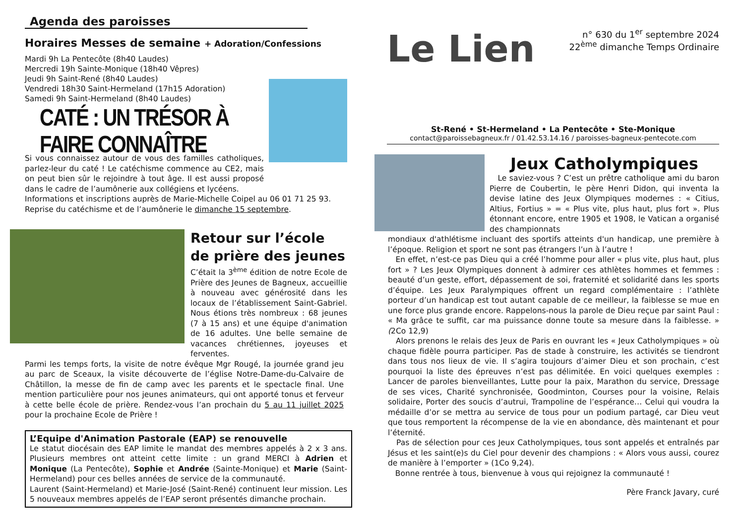Agenda des paroisses
Horaires Messes de semaine + Adoration/Confessions
Mardi 9h La Pentecôte (8h40 Laudes)
Mercredi 19h Sainte-Monique (18h40 Vêpres)
Jeudi 9h Saint-René (8h40 Laudes)
Vendredi 18h30 Saint-Hermeland (17h15 Adoration)
Samedi 9h Saint-Hermeland (8h40 Laudes)
CATÉ : UN TRÉSOR À FAIRE CONNAÎTRE
Si vous connaissez autour de vous des familles catholiques, parlez-leur du caté ! Le catéchisme commence au CE2, mais on peut bien sûr le rejoindre à tout âge. Il est aussi proposé dans le cadre de l’aumônerie aux collégiens et lycéens.
Informations et inscriptions auprès de Marie-Michelle Coipel au 06 01 71 25 93.
Reprise du catéchisme et de l’aumônerie le dimanche 15 septembre.
Retour sur l’école de prière des jeunes
C’était la 3<sup>ème</sup> édition de notre Ecole de Prière des Jeunes de Bagneux, accueillie à nouveau avec générosité dans les locaux de l’établissement Saint-Gabriel. Nous étions très nombreux : 68 jeunes (7 à 15 ans) et une équipe d'animation de 16 adultes. Une belle semaine de vacances chrétiennes, joyeuses et ferventes.
Parmi les temps forts, la visite de notre évêque Mgr Rougé, la journée grand jeu au parc de Sceaux, la visite découverte de l’église Notre-Dame-du-Calvaire de Châtillon, la messe de fin de camp avec les parents et le spectacle final. Une mention particulière pour nos jeunes animateurs, qui ont apporté tonus et ferveur à cette belle école de prière. Rendez-vous l’an prochain du 5 au 11 juillet 2025 pour la prochaine Ecole de Prière !
L’Equipe d'Animation Pastorale (EAP) se renouvelle
Le statut diocésain des EAP limite le mandat des membres appelés à 2 x 3 ans. Plusieurs membres ont atteint cette limite : un grand MERCI à Adrien et Monique (La Pentecôte), Sophie et Andrée (Sainte-Monique) et Marie (Saint-Hermeland) pour ces belles années de service de la communauté.
Laurent (Saint-Hermeland) et Marie-José (Saint-René) continuent leur mission. Les 5 nouveaux membres appelés de l’EAP seront présentés dimanche prochain.
Le Lien
n° 630 du 1<sup>er</sup> septembre 2024
22<sup>ème</sup> dimanche Temps Ordinaire
St-René • St-Hermeland • La Pentecôte • Ste-Monique
contact@paroissebagneux.fr / 01.42.53.14.16 / paroisses-bagneux-pentecote.com
Jeux Catholympiques
Le saviez-vous ? C’est un prêtre catholique ami du baron Pierre de Coubertin, le père Henri Didon, qui inventa la devise latine des Jeux Olympiques modernes : « Citius, Altius, Fortius » = « Plus vite, plus haut, plus fort ». Plus étonnant encore, entre 1905 et 1908, le Vatican a organisé des championnats
mondiaux d'athlétisme incluant des sportifs atteints d'un handicap, une première à l’époque. Religion et sport ne sont pas étrangers l’un à l’autre !
En effet, n’est-ce pas Dieu qui a créé l’homme pour aller « plus vite, plus haut, plus fort » ? Les Jeux Olympiques donnent à admirer ces athlètes hommes et femmes : beauté d’un geste, effort, dépassement de soi, fraternité et solidarité dans les sports d’équipe. Les Jeux Paralympiques offrent un regard complémentaire : l’athlète porteur d’un handicap est tout autant capable de ce meilleur, la faiblesse se mue en une force plus grande encore. Rappelons-nous la parole de Dieu reçue par saint Paul : « Ma grâce te suffit, car ma puissance donne toute sa mesure dans la faiblesse. » (2Co 12,9)
Alors prenons le relais des Jeux de Paris en ouvrant les « Jeux Catholympiques » où chaque fidèle pourra participer. Pas de stade à construire, les activités se tiendront dans tous nos lieux de vie. Il s’agira toujours d’aimer Dieu et son prochain, c’est pourquoi la liste des épreuves n’est pas délimitée. En voici quelques exemples : Lancer de paroles bienveillantes, Lutte pour la paix, Marathon du service, Dressage de ses vices, Charité synchronisée, Goodminton, Courses pour la voisine, Relais solidaire, Porter des soucis d’autrui, Trampoline de l’espérance… Celui qui voudra la médaille d’or se mettra au service de tous pour un podium partagé, car Dieu veut que tous remportent la récompense de la vie en abondance, dès maintenant et pour l’éternité.
Pas de sélection pour ces Jeux Catholympiques, tous sont appelés et entraînés par Jésus et les saint(e)s du Ciel pour devenir des champions : « Alors vous aussi, courez de manière à l’emporter » (1Co 9,24).
Bonne rentrée à tous, bienvenue à vous qui rejoignez la communauté !
Père Franck Javary, curé